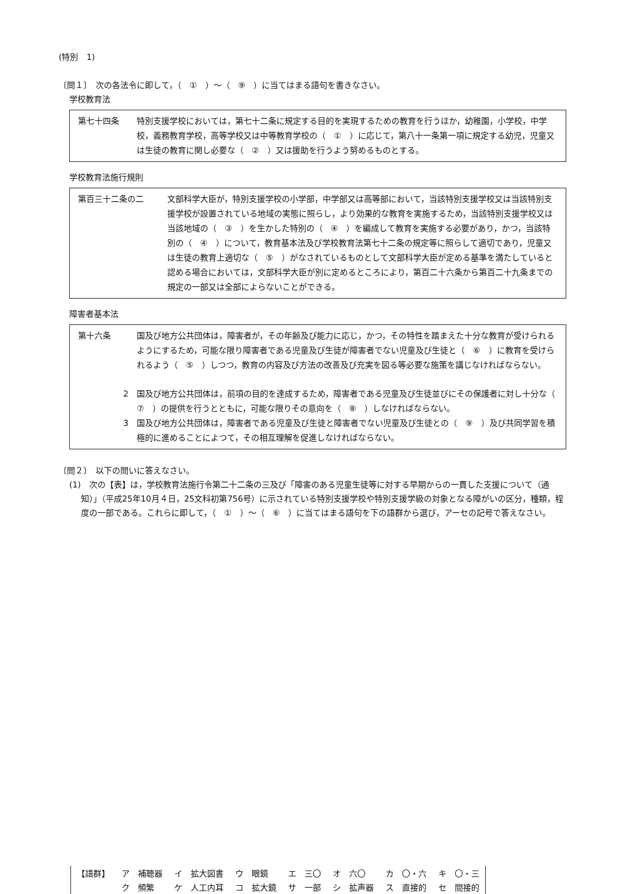(特別　1)
〔問１〕　次の各法令に即して，（　①　）～（　⑨　）に当てはまる語句を書きなさい。
学校教育法
第七十四条 特別支援学校においては，第七十二条に規定する目的を実現するための教育を行うほか，幼稚園，小学校，中学校，義務教育学校，高等学校又は中等教育学校の（　①　）に応じて，第八十一条第一項に規定する幼児，児童又は生徒の教育に関し必要な（　②　）又は援助を行うよう努めるものとする。
学校教育法施行規則
第百三十二条の二 文部科学大臣が，特別支援学校の小学部，中学部又は高等部において，当該特別支援学校又は当該特別支援学校が設置されている地域の実態に照らし，より効果的な教育を実施するため，当該特別支援学校又は当該地域の（　③　）を生かした特別の（　④　）を編成して教育を実施する必要があり，かつ，当該特別の（　④　）について，教育基本法及び学校教育法第七十二条の規定等に照らして適切であり，児童又は生徒の教育上適切な（　⑤　）がなされているものとして文部科学大臣が定める基準を満たしていると認める場合においては，文部科学大臣が別に定めるところにより，第百二十六条から第百二十九条までの規定の一部又は全部によらないことができる。
障害者基本法
第十六条 国及び地方公共団体は，障害者が，その年齢及び能力に応じ，かつ，その特性を踏まえた十分な教育が受けられるようにするため，可能な限り障害者である児童及び生徒が障害者でない児童及び生徒と（　⑥　）に教育を受けられるよう（　⑤　）しつつ，教育の内容及び方法の改善及び充実を図る等必要な施策を講じなければならない。
2 国及び地方公共団体は，前項の目的を達成するため，障害者である児童及び生徒並びにその保護者に対し十分な（　⑦　）の提供を行うとともに，可能な限りその意向を（　⑧　）しなければならない。
3 国及び地方公共団体は，障害者である児童及び生徒と障害者でない児童及び生徒との（　⑨　）及び共同学習を積極的に進めることによつて，その相互理解を促進しなければならない。
〔問２〕　以下の問いに答えなさい。
(1)　次の【表】は，学校教育法施行令第二十二条の三及び「障害のある児童生徒等に対する早期からの一貫した支援について（通知）」（平成25年10月４日，25文科初第756号）に示されている特別支援学校や特別支援学級の対象となる障がいの区分，種類，程度の一部である。これらに即して，（　①　）～（　⑥　）に当てはまる語句を下の語群から選び，アーセの記号で答えなさい。
| 【語群】 | ア 補聴器 | イ 拡大図書 | ウ 眼鏡 | エ 三〇 | オ 六〇 | カ 〇・六 | キ 〇・三 |
| | ク 頻繁 | ケ 人工内耳 | コ 拡大鏡 | サ 一部 | シ 拡声器 | ス 直接的 | セ 間接的 |